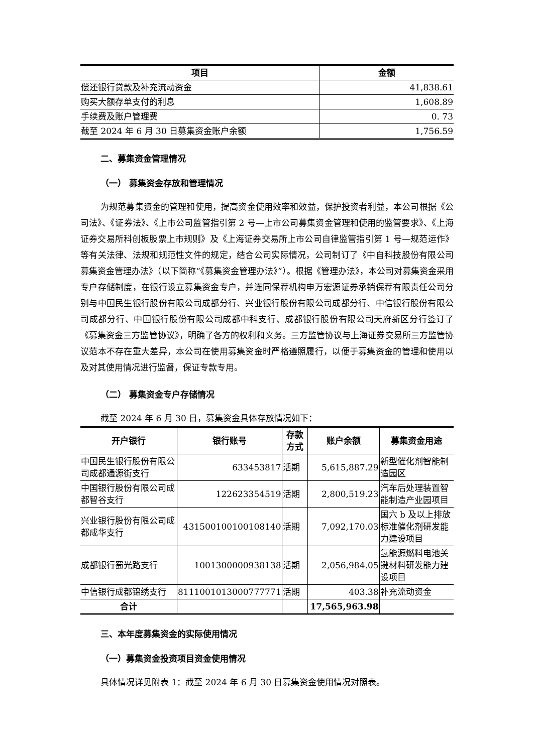| 项目 | 金额 |
| --- | --- |
| 偿还银行贷款及补充流动资金 | 41,838.61 |
| 购买大额存单支付的利息 | 1,608.89 |
| 手续费及账户管理费 | 0. 73 |
| 截至 2024 年 6 月 30 日募集资金账户余额 | 1,756.59 |
二、募集资金管理情况
（一） 募集资金存放和管理情况
为规范募集资金的管理和使用，提高资金使用效率和效益，保护投资者利益，本公司根据《公司法》、《证券法》、《上市公司监管指引第 2 号—上市公司募集资金管理和使用的监管要求》、《上海证券交易所科创板股票上市规则》及《上海证券交易所上市公司自律监管指引第 1 号—规范运作》等有关法律、法规和规范性文件的规定，结合公司实际情况，公司制订了《中自科技股份有限公司募集资金管理办法》（以下简称“《募集资金管理办法》”）。根据《管理办法》，本公司对募集资金采用专户存储制度，在银行设立募集资金专户，并连同保荐机构申万宏源证券承销保荐有限责任公司分别与中国民生银行股份有限公司成都分行、兴业银行股份有限公司成都分行、中信银行股份有限公司成都分行、中国银行股份有限公司成都中科支行、成都银行股份有限公司天府新区分行签订了《募集资金三方监管协议》，明确了各方的权利和义务。三方监管协议与上海证券交易所三方监管协议范本不存在重大差异，本公司在使用募集资金时严格遵照履行，以便于募集资金的管理和使用以及对其使用情况进行监督，保证专款专用。
（二） 募集资金专户存储情况
截至 2024 年 6 月 30 日，募集资金具体存放情况如下：
| 开户银行 | 银行账号 | 存款方式 | 账户余额 | 募集资金用途 |
| --- | --- | --- | --- | --- |
| 中国民生银行股份有限公司成都通源街支行 | 633453817 | 活期 | 5,615,887.29 | 新型催化剂智能制造园区 |
| 中国银行股份有限公司成都智谷支行 | 122623354519 | 活期 | 2,800,519.23 | 汽车后处理装置智能制造产业园项目 |
| 兴业银行股份有限公司成都成华支行 | 431500100100108140 | 活期 | 7,092,170.03 | 国六 b 及以上排放标准催化剂研发能力建设项目 |
| 成都银行蜀光路支行 | 1001300000938138 | 活期 | 2,056,984.05 | 氢能源燃料电池关键材料研发能力建设项目 |
| 中信银行成都锦绣支行 | 8111001013000777771 | 活期 | 403.38 | 补充流动资金 |
| 合计 | | | 17,565,963.98 | |
三、本年度募集资金的实际使用情况
（一）募集资金投资项目资金使用情况
具体情况详见附表 1：截至 2024 年 6 月 30 日募集资金使用情况对照表。